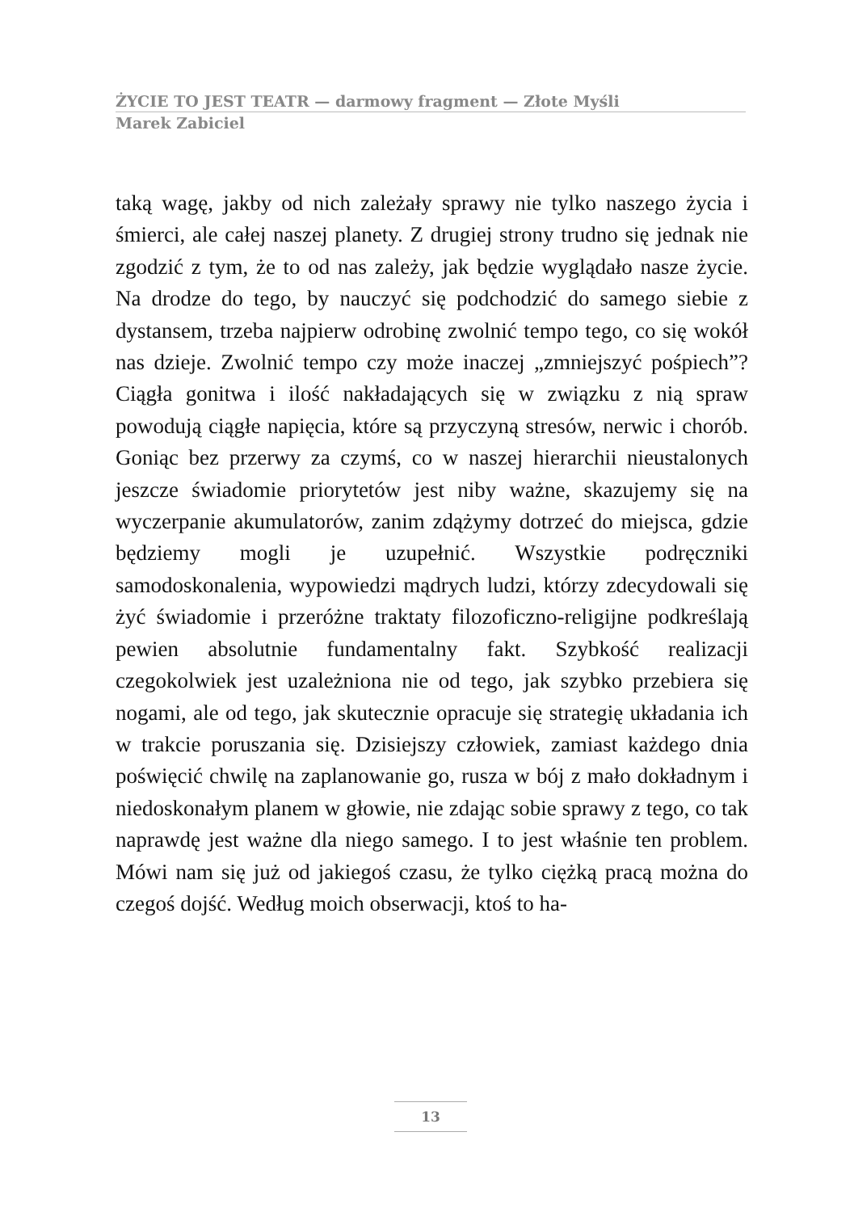ŻYCIE TO JEST TEATR — darmowy fragment — Złote Myśli
Marek Zabiciel
taką wagę, jakby od nich zależały sprawy nie tylko naszego życia i śmierci, ale całej naszej planety. Z drugiej strony trudno się jednak nie zgodzić z tym, że to od nas zależy, jak będzie wyglądało nasze życie. Na drodze do tego, by nauczyć się podchodzić do samego siebie z dystansem, trzeba najpierw odrobinę zwolnić tempo tego, co się wokół nas dzieje. Zwolnić tempo czy może inaczej „zmniejszyć pośpiech”? Ciągła gonitwa i ilość nakładających się w związku z nią spraw powodują ciągłe napięcia, które są przyczyną stresów, nerwic i chorób. Goniąc bez przerwy za czymś, co w naszej hierarchii nieustalonych jeszcze świadomie priorytetów jest niby ważne, skazujemy się na wyczerpanie akumulatorów, zanim zdążymy dotrzeć do miejsca, gdzie będziemy mogli je uzupełnić. Wszystkie podręczniki samodoskonalenia, wypowiedzi mądrych ludzi, którzy zdecydowali się żyć świadomie i przeróżne traktaty filozoficzno-religijne podkreślają pewien absolutnie fundamentalny fakt. Szybkość realizacji czegokolwiek jest uzależniona nie od tego, jak szybko przebiera się nogami, ale od tego, jak skutecznie opracuje się strategię układania ich w trakcie poruszania się. Dzisiejszy człowiek, zamiast każdego dnia poświęcić chwilę na zaplanowanie go, rusza w bój z mało dokładnym i niedoskonałym planem w głowie, nie zdając sobie sprawy z tego, co tak naprawdę jest ważne dla niego samego. I to jest właśnie ten problem. Mówi nam się już od jakiegoś czasu, że tylko ciężką pracą można do czegoś dojść. Według moich obserwacji, ktoś to ha-
13